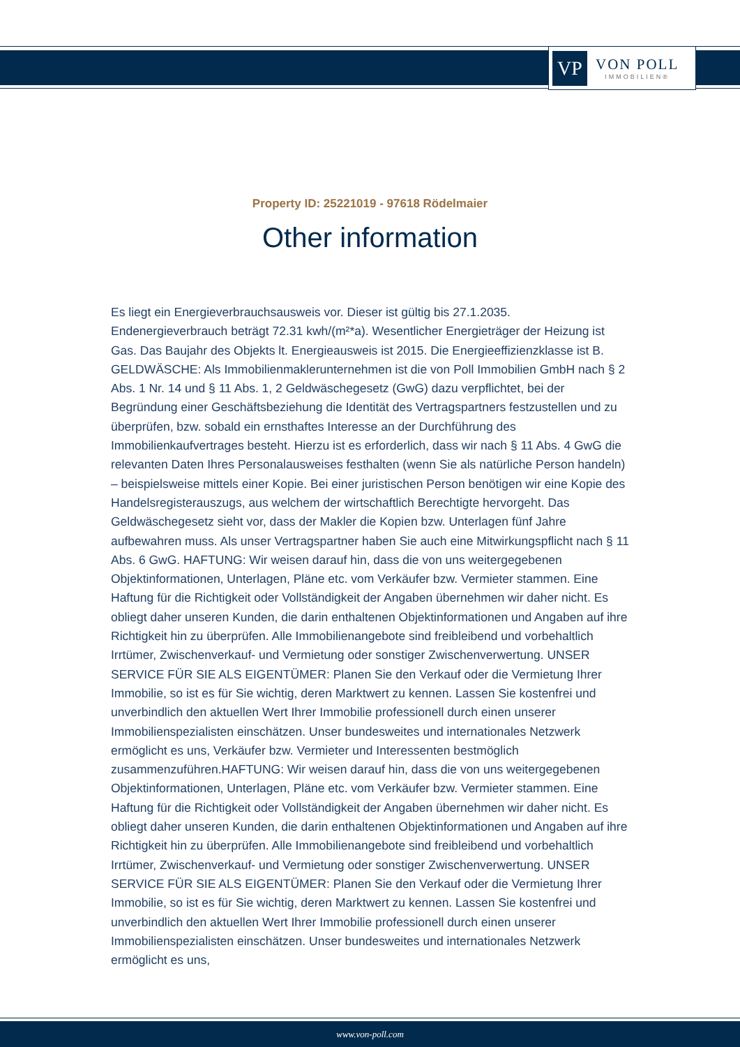VP
VON POLL
IMMOBILIEN®
Property ID: 25221019 - 97618 Rödelmaier
Other information
Es liegt ein Energieverbrauchsausweis vor. Dieser ist gültig bis 27.1.2035. Endenergieverbrauch beträgt 72.31 kwh/(m²*a). Wesentlicher Energieträger der Heizung ist Gas. Das Baujahr des Objekts lt. Energieausweis ist 2015. Die Energieeffizienzklasse ist B. GELDWÄSCHE: Als Immobilienmaklerunternehmen ist die von Poll Immobilien GmbH nach § 2 Abs. 1 Nr. 14 und § 11 Abs. 1, 2 Geldwäschegesetz (GwG) dazu verpflichtet, bei der Begründung einer Geschäftsbeziehung die Identität des Vertragspartners festzustellen und zu überprüfen, bzw. sobald ein ernsthaftes Interesse an der Durchführung des Immobilienkaufvertrages besteht. Hierzu ist es erforderlich, dass wir nach § 11 Abs. 4 GwG die relevanten Daten Ihres Personalausweises festhalten (wenn Sie als natürliche Person handeln) – beispielsweise mittels einer Kopie. Bei einer juristischen Person benötigen wir eine Kopie des Handelsregisterauszugs, aus welchem der wirtschaftlich Berechtigte hervorgeht. Das Geldwäschegesetz sieht vor, dass der Makler die Kopien bzw. Unterlagen fünf Jahre aufbewahren muss. Als unser Vertragspartner haben Sie auch eine Mitwirkungspflicht nach § 11 Abs. 6 GwG. HAFTUNG: Wir weisen darauf hin, dass die von uns weitergegebenen Objektinformationen, Unterlagen, Pläne etc. vom Verkäufer bzw. Vermieter stammen. Eine Haftung für die Richtigkeit oder Vollständigkeit der Angaben übernehmen wir daher nicht. Es obliegt daher unseren Kunden, die darin enthaltenen Objektinformationen und Angaben auf ihre Richtigkeit hin zu überprüfen. Alle Immobilienangebote sind freibleibend und vorbehaltlich Irrtümer, Zwischenverkauf- und Vermietung oder sonstiger Zwischenverwertung. UNSER SERVICE FÜR SIE ALS EIGENTÜMER: Planen Sie den Verkauf oder die Vermietung Ihrer Immobilie, so ist es für Sie wichtig, deren Marktwert zu kennen. Lassen Sie kostenfrei und unverbindlich den aktuellen Wert Ihrer Immobilie professionell durch einen unserer Immobilienspezialisten einschätzen. Unser bundesweites und internationales Netzwerk ermöglicht es uns, Verkäufer bzw. Vermieter und Interessenten bestmöglich zusammenzuführen.HAFTUNG: Wir weisen darauf hin, dass die von uns weitergegebenen Objektinformationen, Unterlagen, Pläne etc. vom Verkäufer bzw. Vermieter stammen. Eine Haftung für die Richtigkeit oder Vollständigkeit der Angaben übernehmen wir daher nicht. Es obliegt daher unseren Kunden, die darin enthaltenen Objektinformationen und Angaben auf ihre Richtigkeit hin zu überprüfen. Alle Immobilienangebote sind freibleibend und vorbehaltlich Irrtümer, Zwischenverkauf- und Vermietung oder sonstiger Zwischenverwertung. UNSER SERVICE FÜR SIE ALS EIGENTÜMER: Planen Sie den Verkauf oder die Vermietung Ihrer Immobilie, so ist es für Sie wichtig, deren Marktwert zu kennen. Lassen Sie kostenfrei und unverbindlich den aktuellen Wert Ihrer Immobilie professionell durch einen unserer Immobilienspezialisten einschätzen. Unser bundesweites und internationales Netzwerk ermöglicht es uns,
www.von-poll.com